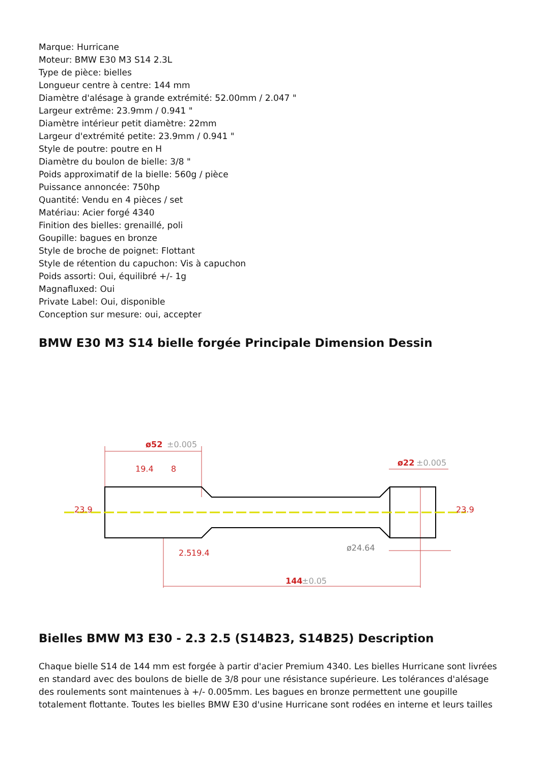Marque: Hurricane
Moteur: BMW E30 M3 S14 2.3L
Type de pièce: bielles
Longueur centre à centre: 144 mm
Diamètre d'alésage à grande extrémité: 52.00mm / 2.047 "
Largeur extrême: 23.9mm / 0.941 "
Diamètre intérieur petit diamètre: 22mm
Largeur d'extrémité petite: 23.9mm / 0.941 "
Style de poutre: poutre en H
Diamètre du boulon de bielle: 3/8 "
Poids approximatif de la bielle: 560g / pièce
Puissance annoncée: 750hp
Quantité: Vendu en 4 pièces / set
Matériau: Acier forgé 4340
Finition des bielles: grenaillé, poli
Goupille: bagues en bronze
Style de broche de poignet: Flottant
Style de rétention du capuchon: Vis à capuchon
Poids assorti: Oui, équilibré +/- 1g
Magnafluxed: Oui
Private Label: Oui, disponible
Conception sur mesure: oui, accepter
BMW E30 M3 S14 bielle forgée Principale Dimension Dessin
ø52
±0.005
ø22
±0.005
23.9
23.9
19.4
8
2.5
19.4
ø24.64
144
±0.05
Bielles BMW M3 E30 - 2.3 2.5 (S14B23, S14B25) Description
Chaque bielle S14 de 144 mm est forgée à partir d'acier Premium 4340. Les bielles Hurricane sont livrées en standard avec des boulons de bielle de 3/8 pour une résistance supérieure. Les tolérances d'alésage des roulements sont maintenues à +/- 0.005mm. Les bagues en bronze permettent une goupille totalement flottante. Toutes les bielles BMW E30 d'usine Hurricane sont rodées en interne et leurs tailles